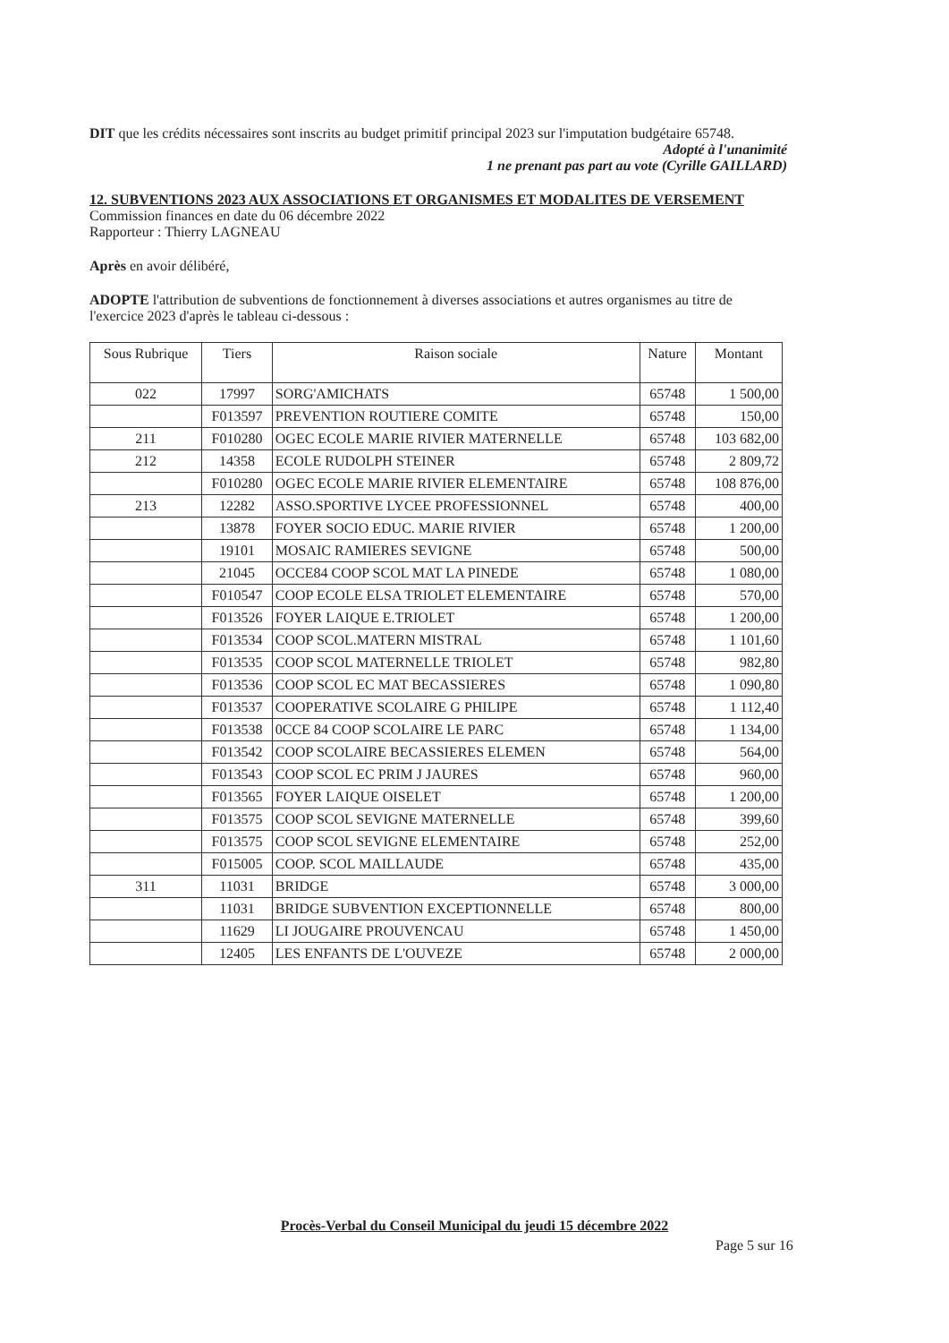DIT que les crédits nécessaires sont inscrits au budget primitif principal 2023 sur l'imputation budgétaire 65748.
Adopté à l'unanimité
1 ne prenant pas part au vote (Cyrille GAILLARD)
12. SUBVENTIONS 2023 AUX ASSOCIATIONS ET ORGANISMES ET MODALITES DE VERSEMENT
Commission finances en date du 06 décembre 2022
Rapporteur : Thierry LAGNEAU
Après en avoir délibéré,
ADOPTE l'attribution de subventions de fonctionnement à diverses associations et autres organismes au titre de l'exercice 2023 d'après le tableau ci-dessous :
| Sous Rubrique | Tiers | Raison sociale | Nature | Montant |
| --- | --- | --- | --- | --- |
| 022 | 17997 | SORG'AMICHATS | 65748 | 1 500,00 |
| | F013597 | PREVENTION ROUTIERE COMITE | 65748 | 150,00 |
| 211 | F010280 | OGEC ECOLE MARIE RIVIER MATERNELLE | 65748 | 103 682,00 |
| 212 | 14358 | ECOLE RUDOLPH STEINER | 65748 | 2 809,72 |
| | F010280 | OGEC ECOLE MARIE RIVIER ELEMENTAIRE | 65748 | 108 876,00 |
| 213 | 12282 | ASSO.SPORTIVE LYCEE PROFESSIONNEL | 65748 | 400,00 |
| | 13878 | FOYER SOCIO EDUC. MARIE RIVIER | 65748 | 1 200,00 |
| | 19101 | MOSAIC RAMIERES SEVIGNE | 65748 | 500,00 |
| | 21045 | OCCE84 COOP SCOL MAT LA PINEDE | 65748 | 1 080,00 |
| | F010547 | COOP ECOLE ELSA TRIOLET ELEMENTAIRE | 65748 | 570,00 |
| | F013526 | FOYER LAIQUE E.TRIOLET | 65748 | 1 200,00 |
| | F013534 | COOP SCOL.MATERN MISTRAL | 65748 | 1 101,60 |
| | F013535 | COOP SCOL MATERNELLE TRIOLET | 65748 | 982,80 |
| | F013536 | COOP SCOL EC MAT BECASSIERES | 65748 | 1 090,80 |
| | F013537 | COOPERATIVE SCOLAIRE G PHILIPE | 65748 | 1 112,40 |
| | F013538 | 0CCE 84 COOP SCOLAIRE LE PARC | 65748 | 1 134,00 |
| | F013542 | COOP SCOLAIRE BECASSIERES ELEMEN | 65748 | 564,00 |
| | F013543 | COOP SCOL EC PRIM J JAURES | 65748 | 960,00 |
| | F013565 | FOYER LAIQUE OISELET | 65748 | 1 200,00 |
| | F013575 | COOP SCOL SEVIGNE MATERNELLE | 65748 | 399,60 |
| | F013575 | COOP SCOL SEVIGNE ELEMENTAIRE | 65748 | 252,00 |
| | F015005 | COOP. SCOL MAILLAUDE | 65748 | 435,00 |
| 311 | 11031 | BRIDGE | 65748 | 3 000,00 |
| | 11031 | BRIDGE SUBVENTION EXCEPTIONNELLE | 65748 | 800,00 |
| | 11629 | LI JOUGAIRE PROUVENCAU | 65748 | 1 450,00 |
| | 12405 | LES ENFANTS DE L'OUVEZE | 65748 | 2 000,00 |
Procès-Verbal du Conseil Municipal du jeudi 15 décembre 2022
Page 5 sur 16